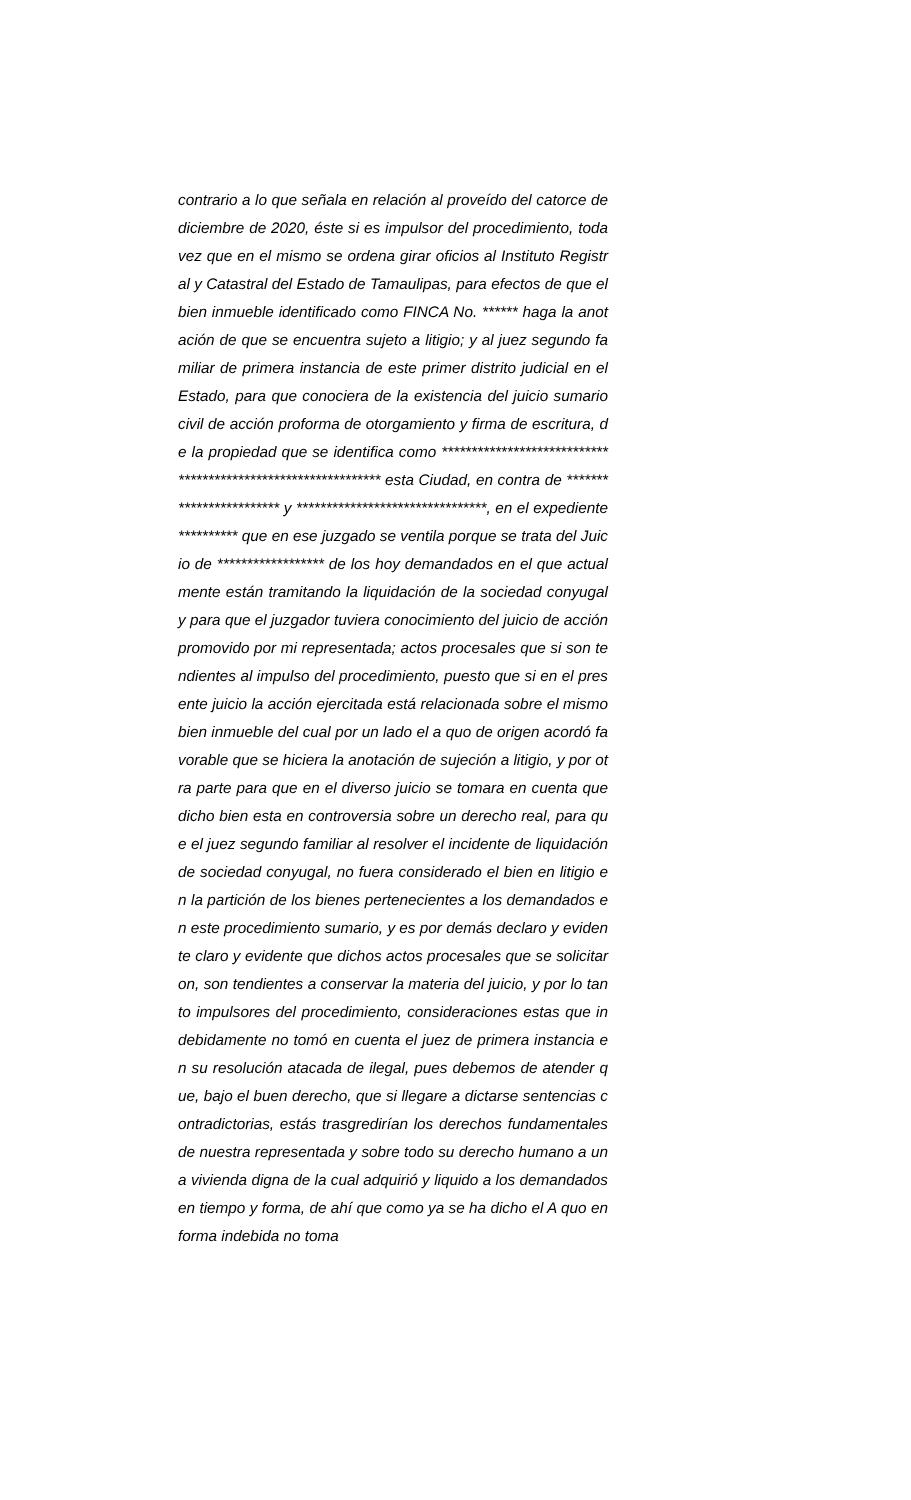contrario a lo que señala en relación al proveído del catorce de diciembre de 2020, éste si es impulsor del procedimiento, toda vez que en el mismo se ordena girar oficios al Instituto Registral y Catastral del Estado de Tamaulipas, para efectos de que el bien inmueble identificado como FINCA No. ****** haga la anotación de que se encuentra sujeto a litigio; y al juez segundo familiar de primera instancia de este primer distrito judicial en el Estado, para que conociera de la existencia del juicio sumario civil de acción proforma de otorgamiento y firma de escritura, de la propiedad que se identifica como ************************************************************** esta Ciudad, en contra de ************************ y ********************************, en el expediente********** que en ese juzgado se ventila porque se trata del Juicio de ****************** de los hoy demandados en el que actualmente están tramitando la liquidación de la sociedad conyugal y para que el juzgador tuviera conocimiento del juicio de acción promovido por mi representada; actos procesales que si son tendientes al impulso del procedimiento, puesto que si en el presente juicio la acción ejercitada está relacionada sobre el mismo bien inmueble del cual por un lado el a quo de origen acordó favorable que se hiciera la anotación de sujeción a litigio, y por otra parte para que en el diverso juicio se tomara en cuenta que dicho bien esta en controversia sobre un derecho real, para que el juez segundo familiar al resolver el incidente de liquidación de sociedad conyugal, no fuera considerado el bien en litigio en la partición de los bienes pertenecientes a los demandados en este procedimiento sumario, y es por demás declaro y evidente claro y evidente que dichos actos procesales que se solicitaron, son tendientes a conservar la materia del juicio, y por lo tanto impulsores del procedimiento, consideraciones estas que indebidamente no tomó en cuenta el juez de primera instancia en su resolución atacada de ilegal, pues debemos de atender que, bajo el buen derecho, que si llegare a dictarse sentencias contradictorias, estás trasgredirían los derechos fundamentales de nuestra representada y sobre todo su derecho humano a una vivienda digna de la cual adquirió y liquido a los demandados en tiempo y forma, de ahí que como ya se ha dicho el A quo en forma indebida no toma